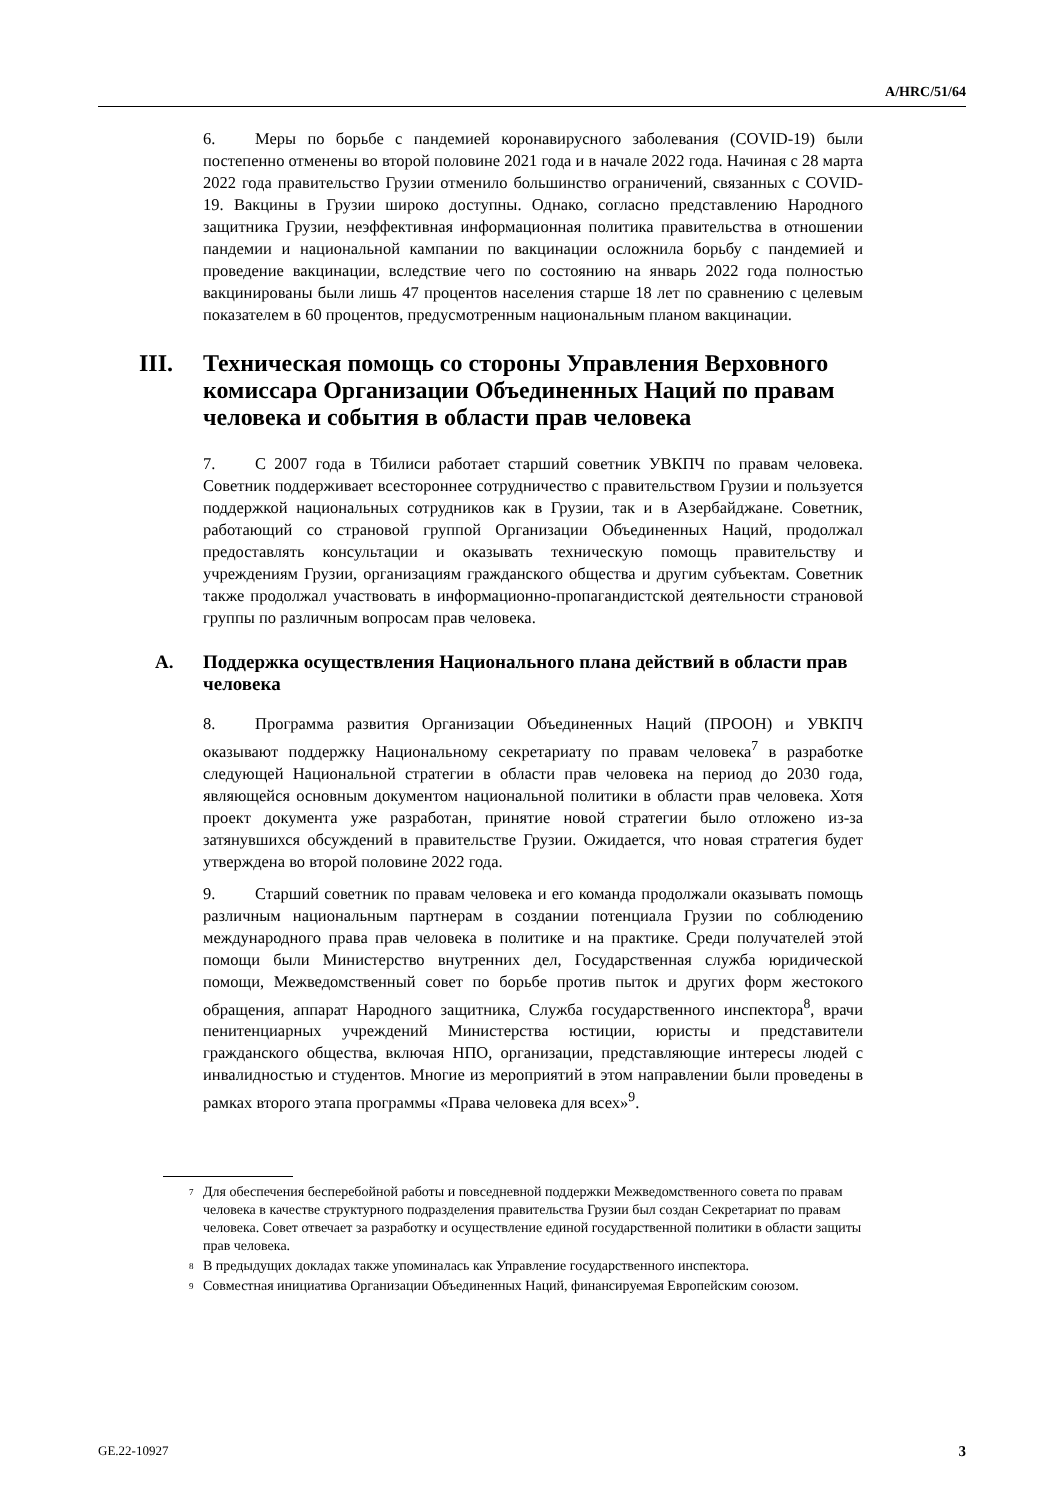A/HRC/51/64
6. Меры по борьбе с пандемией коронавирусного заболевания (COVID-19) были постепенно отменены во второй половине 2021 года и в начале 2022 года. Начиная с 28 марта 2022 года правительство Грузии отменило большинство ограничений, связанных с COVID-19. Вакцины в Грузии широко доступны. Однако, согласно представлению Народного защитника Грузии, неэффективная информационная политика правительства в отношении пандемии и национальной кампании по вакцинации осложнила борьбу с пандемией и проведение вакцинации, вследствие чего по состоянию на январь 2022 года полностью вакцинированы были лишь 47 процентов населения старше 18 лет по сравнению с целевым показателем в 60 процентов, предусмотренным национальным планом вакцинации.
III. Техническая помощь со стороны Управления Верховного комиссара Организации Объединенных Наций по правам человека и события в области прав человека
7. С 2007 года в Тбилиси работает старший советник УВКПЧ по правам человека. Советник поддерживает всестороннее сотрудничество с правительством Грузии и пользуется поддержкой национальных сотрудников как в Грузии, так и в Азербайджане. Советник, работающий со страновой группой Организации Объединенных Наций, продолжал предоставлять консультации и оказывать техническую помощь правительству и учреждениям Грузии, организациям гражданского общества и другим субъектам. Советник также продолжал участвовать в информационно-пропагандистской деятельности страновой группы по различным вопросам прав человека.
A. Поддержка осуществления Национального плана действий в области прав человека
8. Программа развития Организации Объединенных Наций (ПРООН) и УВКПЧ оказывают поддержку Национальному секретариату по правам человека<sup>7</sup> в разработке следующей Национальной стратегии в области прав человека на период до 2030 года, являющейся основным документом национальной политики в области прав человека. Хотя проект документа уже разработан, принятие новой стратегии было отложено из-за затянувшихся обсуждений в правительстве Грузии. Ожидается, что новая стратегия будет утверждена во второй половине 2022 года.
9. Старший советник по правам человека и его команда продолжали оказывать помощь различным национальным партнерам в создании потенциала Грузии по соблюдению международного права прав человека в политике и на практике. Среди получателей этой помощи были Министерство внутренних дел, Государственная служба юридической помощи, Межведомственный совет по борьбе против пыток и других форм жестокого обращения, аппарат Народного защитника, Служба государственного инспектора<sup>8</sup>, врачи пенитенциарных учреждений Министерства юстиции, юристы и представители гражданского общества, включая НПО, организации, представляющие интересы людей с инвалидностью и студентов. Многие из мероприятий в этом направлении были проведены в рамках второго этапа программы «Права человека для всех»<sup>9</sup>.
<sup>7</sup> Для обеспечения бесперебойной работы и повседневной поддержки Межведомственного совета по правам человека в качестве структурного подразделения правительства Грузии был создан Секретариат по правам человека. Совет отвечает за разработку и осуществление единой государственной политики в области защиты прав человека.
<sup>8</sup> В предыдущих докладах также упоминалась как Управление государственного инспектора.
<sup>9</sup> Совместная инициатива Организации Объединенных Наций, финансируемая Европейским союзом.
GE.22-10927 3